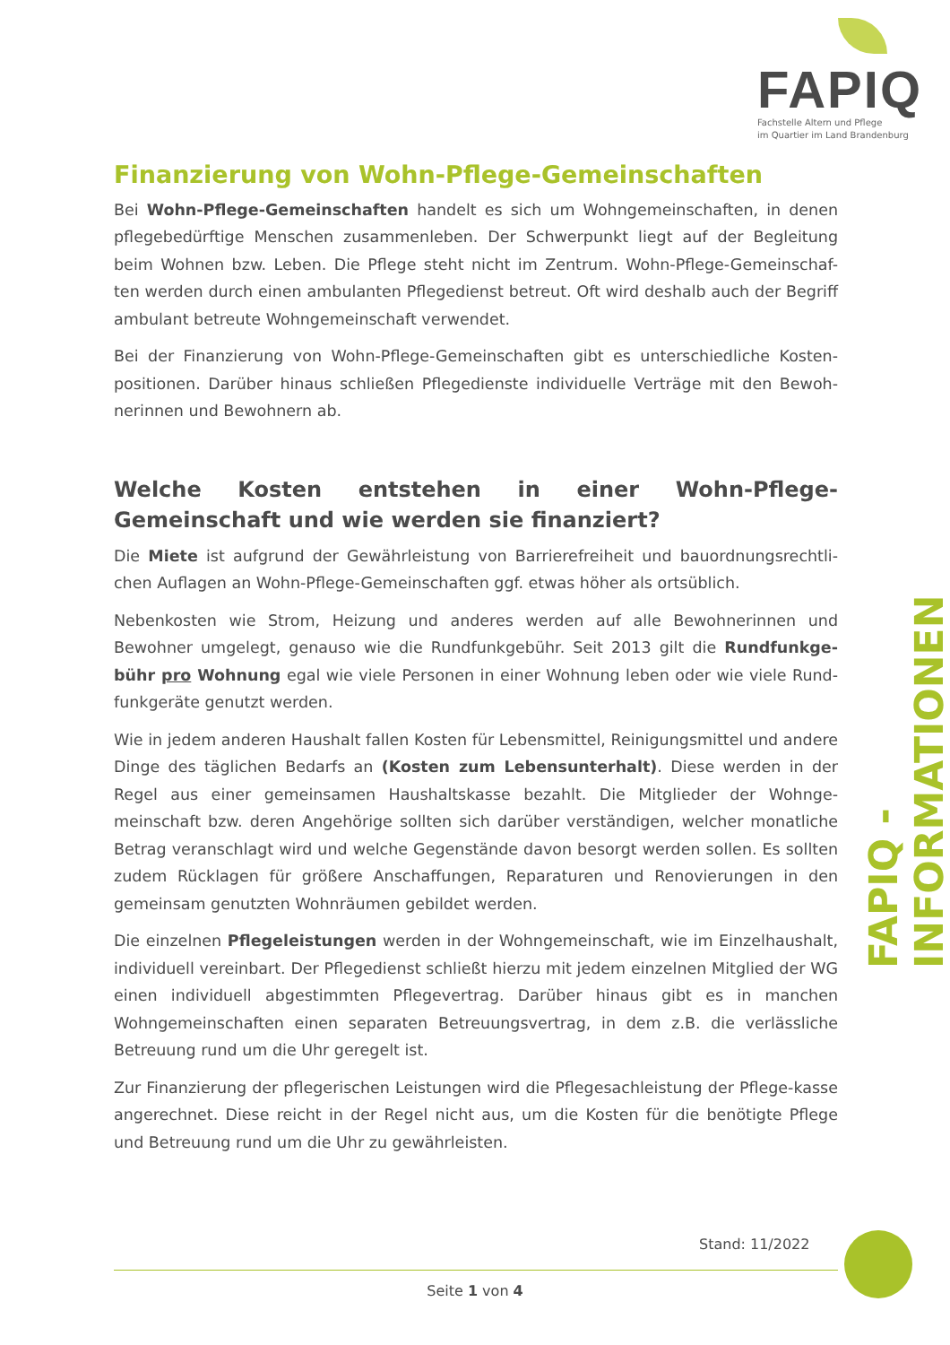FAPIQ
Fachstelle Altern und Pflege
im Quartier im Land Brandenburg
Finanzierung von Wohn-Pflege-Gemeinschaften
Bei Wohn-Pflege-Gemeinschaften handelt es sich um Wohngemeinschaften, in denen pflegebedürftige Menschen zusammenleben. Der Schwerpunkt liegt auf der Begleitung beim Wohnen bzw. Leben. Die Pflege steht nicht im Zentrum. Wohn-Pflege-Gemeinschaf-ten werden durch einen ambulanten Pflegedienst betreut. Oft wird deshalb auch der Begriff ambulant betreute Wohngemeinschaft verwendet.
Bei der Finanzierung von Wohn-Pflege-Gemeinschaften gibt es unterschiedliche Kosten-positionen. Darüber hinaus schließen Pflegedienste individuelle Verträge mit den Bewoh-nerinnen und Bewohnern ab.
Welche Kosten entstehen in einer Wohn-Pflege-Gemeinschaft und wie werden sie finanziert?
Die Miete ist aufgrund der Gewährleistung von Barrierefreiheit und bauordnungsrechtli-chen Auflagen an Wohn-Pflege-Gemeinschaften ggf. etwas höher als ortsüblich.
Nebenkosten wie Strom, Heizung und anderes werden auf alle Bewohnerinnen und Bewohner umgelegt, genauso wie die Rundfunkgebühr. Seit 2013 gilt die Rundfunkge-bühr pro Wohnung egal wie viele Personen in einer Wohnung leben oder wie viele Rund-funkgeräte genutzt werden.
Wie in jedem anderen Haushalt fallen Kosten für Lebensmittel, Reinigungsmittel und andere Dinge des täglichen Bedarfs an (Kosten zum Lebensunterhalt). Diese werden in der Regel aus einer gemeinsamen Haushaltskasse bezahlt. Die Mitglieder der Wohnge-meinschaft bzw. deren Angehörige sollten sich darüber verständigen, welcher monatliche Betrag veranschlagt wird und welche Gegenstände davon besorgt werden sollen. Es sollten zudem Rücklagen für größere Anschaffungen, Reparaturen und Renovierungen in den gemeinsam genutzten Wohnräumen gebildet werden.
Die einzelnen Pflegeleistungen werden in der Wohngemeinschaft, wie im Einzelhaushalt, individuell vereinbart. Der Pflegedienst schließt hierzu mit jedem einzelnen Mitglied der WG einen individuell abgestimmten Pflegevertrag. Darüber hinaus gibt es in manchen Wohngemeinschaften einen separaten Betreuungsvertrag, in dem z.B. die verlässliche Betreuung rund um die Uhr geregelt ist.
Zur Finanzierung der pflegerischen Leistungen wird die Pflegesachleistung der Pflege-kasse angerechnet. Diese reicht in der Regel nicht aus, um die Kosten für die benötigte Pflege und Betreuung rund um die Uhr zu gewährleisten.
FAPIQ - INFORMATIONEN
Stand: 11/2022
Seite 1 von 4